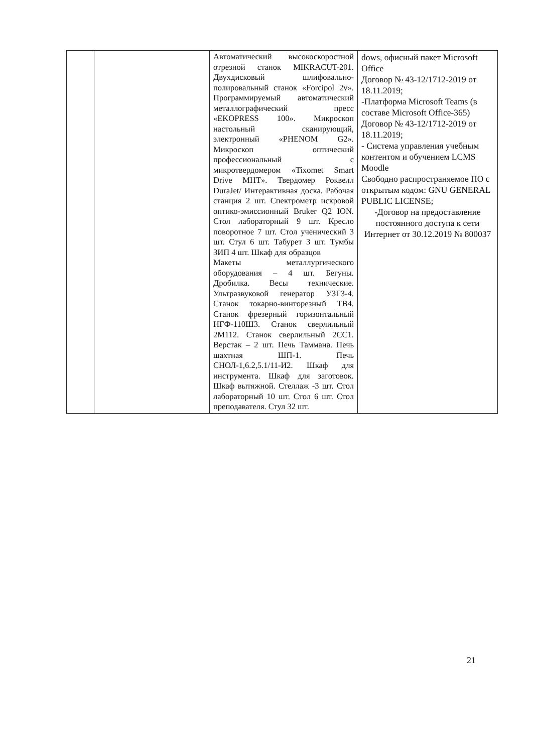| | | Автоматический высокоскоростной отрезной станок MIKRACUT-201. Двухдисковый шлифовально-полировальный станок «Forcipol 2v». Программируемый автоматический металлографический пресс «EKOPRESS 100». Микроскоп настольный сканирующий, электронный «PHENOM G2». Микроскоп оптический профессиональный с микротвердомером «Tixomet Smart Drive MHT». Твердомер Роквелл DuraJet/ Интерактивная доска. Рабочая станция 2 шт. Спектрометр искровой оптико-эмиссионный Bruker Q2 ION. Стол лабораторный 9 шт. Кресло поворотное 7 шт. Стол ученический 3 шт. Стул 6 шт. Табурет 3 шт. Тумбы ЗИП 4 шт. Шкаф для образцов Макеты металлургического оборудования – 4 шт. Бегуны. Дробилка. Весы технические. Ультразвуковой генератор УЗГ3-4. Станок токарно-винторезный ТВ4. Станок фрезерный горизонтальный НГФ-110Ш3. Станок сверлильный 2М112. Станок сверлильный 2СС1. Верстак – 2 шт. Печь Таммана. Печь шахтная ШП-1. Печь СНОЛ-1,6.2,5.1/11-И2. Шкаф для инструмента. Шкаф для заготовок. Шкаф вытяжной. Стеллаж -3 шт. Стол лабораторный 10 шт. Стол 6 шт. Стол преподавателя. Стул 32 шт. | dows, офисный пакет Microsoft Office Договор № 43-12/1712-2019 от 18.11.2019; -Платформа Microsoft Teams (в составе Microsoft Office-365) Договор № 43-12/1712-2019 от 18.11.2019; - Система управления учебным контентом и обучением LCMS Moodle Свободно распространяемое ПО с открытым кодом: GNU GENERAL PUBLIC LICENSE; -Договор на предоставление постоянного доступа к сети Интернет от 30.12.2019 № 800037 |
21